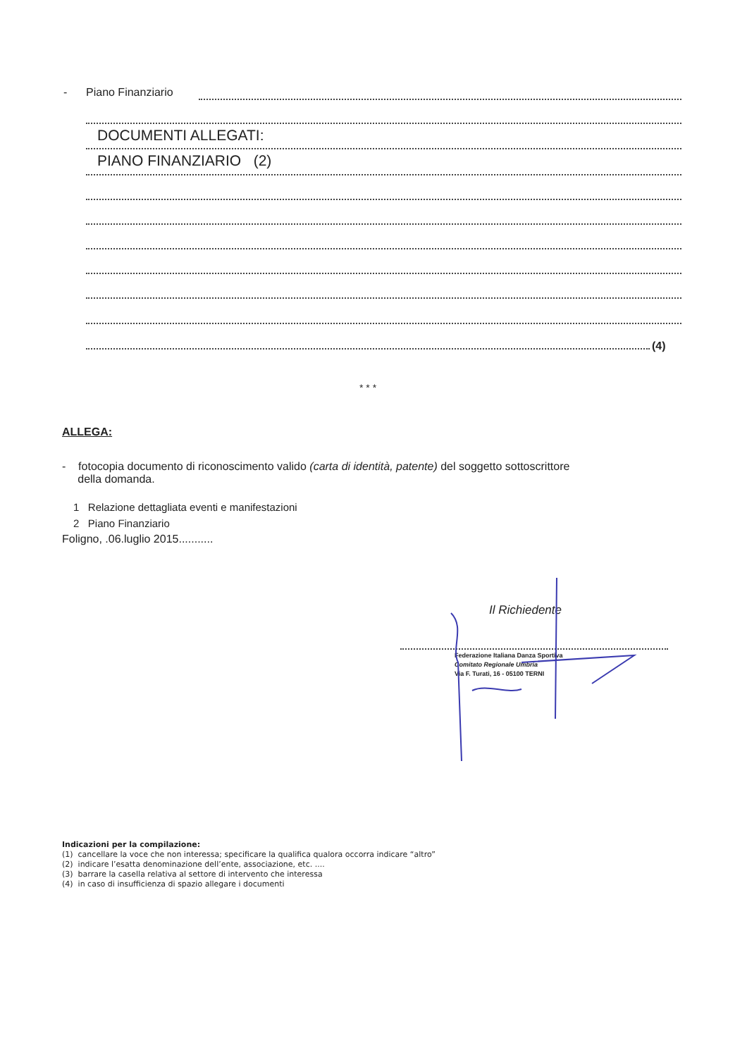- Piano Finanziario
DOCUMENTI ALLEGATI:
PIANO FINANZIARIO (2)
(4)
* * *
ALLEGA:
- fotocopia documento di riconoscimento valido (carta di identità, patente) del soggetto sottoscrittore
della domanda.
1 Relazione dettagliata eventi e manifestazioni
2 Piano Finanziario
Foligno, .06.luglio 2015...........
Il Richiedente
Federazione Italiana Danza Sportiva
Comitato Regionale Umbria
Via F. Turati, 16 - 05100 TERNI
Indicazioni per la compilazione:
(1) cancellare la voce che non interessa; specificare la qualifica qualora occorra indicare “altro”
(2) indicare l’esatta denominazione dell’ente, associazione, etc. ....
(3) barrare la casella relativa al settore di intervento che interessa
(4) in caso di insufficienza di spazio allegare i documenti